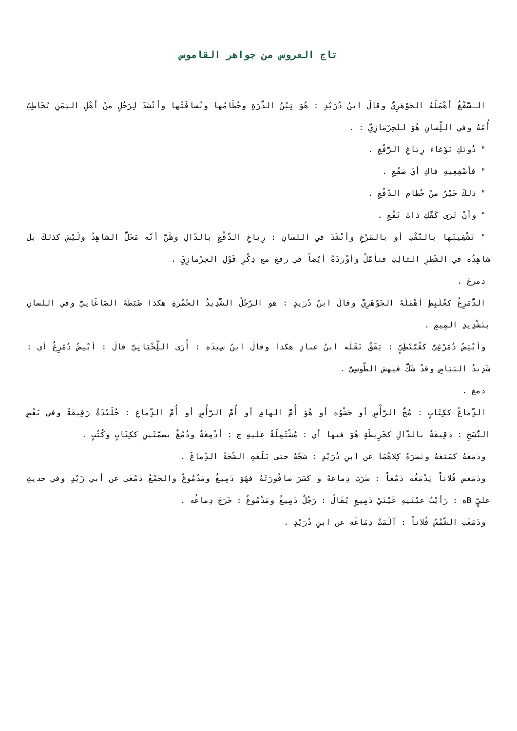تاج العروس من جواهر القاموس
الـسَّفْغُ أهْمَلَهُ الجَوْهَرِيُّ وقالَ ابنُ دُرَيْدٍ : هُوَ تِبْنُ الذُّرَةِ وحُطَامُها ونُسافَتُها وأنْشَدَ لِرَجُلٍ منْ أهْلِ اليَمَنِ يُخَاطِبُ أُمَّهُ وفي اللِّسانِ هُوَ للحِرْمَازِيِّ : .
" دُونَكِ بَوْغاءَ رِيَاغِ الرُّفْغِ .
" فأصْفِغِيهِ فاكِ أيَّ صَفْعِ .
" ذلكَ خَيْرٌ منْ حُطامِ الدَّفْغِ .
" وأنْ تَرَى كَفَّكِ ذاتَ نَفْغِ .
" تَشْفِينَها بالنَّفْثِ أو بالمَرْغِ وأنْشَدَ في اللسانِ : رِياغِ الدَّفْغِ بالدّالِ وظَنَّ أنّه مَحَلُّ الشاهِدُ ولَيْسَ كذلكَ بل شاهِدُه في الشّطرِ الثالِثِ فتأمَّلْ وأوْرَدَهُ أيْضاً في رفغ مع ذِكْرِ قَوْلِ الحِرْمازِيِّ .
دمرغ .
الدُّمَرِغُ كعُلَبِطٍ أهْمَلَهُ الجَوْهَرِيُّ وقالَ ابنُ دُرَيدٍ : هو الرَّجُلُ الشَّدِيدُ الحُمْرَةِ هكذا ضَبَطَهُ الصّاغَانِيُّ وفي اللسانِ بتَشْدِيدِ المِيمِ .
وأبْيَضُ دُمَّرْغِيٌّ كقُبَّيْطِيٍّ : يَقَقٌ نَقَلَه ابنُ عبادٍ هكذا وقالَ ابنُ سِيدَه : أُرَى اللِّحْيَانِيَّ قالَ : أبْيضُ دُمَّرِغٌ أي : شَدِيدُ البَيَاضِ وقدْ شَكَّ فيهش الطّوسِيُّ .
دمغ .
الدِّماغُ ككِتَابٍ : مُخُّ الرَّأْسِ أو حَشْوُه أو هُوَ أُمُّ الهامِ أو أُمُّ الرَّأْسِ أو أُمُّ الدِّماغِ : جُلَيْدَةٌ رَقِيقَةٌ وفي بَعْضِ النُّسَخِ : دَقِيقَةٌ بالدّالِ كخَرِيطَةٍ هُوَ فيها أي : مُشْتَمِلَةٌ عليهِ ج : أدْمِغَةٌ ودُمُغٌ بضمَّتَينِ ككِتَابٍ وكُتُبٍ .
ودَمَغَهُ كمَنَعَهُ ونَصَرَهُ كِلاهُمَا عن ابنِ دُرَيْدٍ : شَجَّهُ حتى بَلَغَتِ الشَّجَةُ الدِّماغَ .
ودَمَغض فُلاناً يَدْمَغُه دَمْغاً : ضَرَبَ دِماغهُ و كسَرَ صاقُورَتَهُ فهُوَ دَمِيغٌ ومَدْمُوغٌ والجَمْعُ دَمْغَى عن أبي زَيْدٍ وفي حديثِ عليٍّ Bه : رَأيْتُ عيْنَيهِ عَيْنَيْ دَمِيغٍ يُقَالُ : رَجُلٌ دَمِيغٌ ومَدْمُوغٌ : خَرَجَ دِماغُه .
ودَمَغَتِ الشَّمْسُ فُلاناً : آلَمَتْ دِمَاغَه عن ابنِ دُرَيْدٍ .